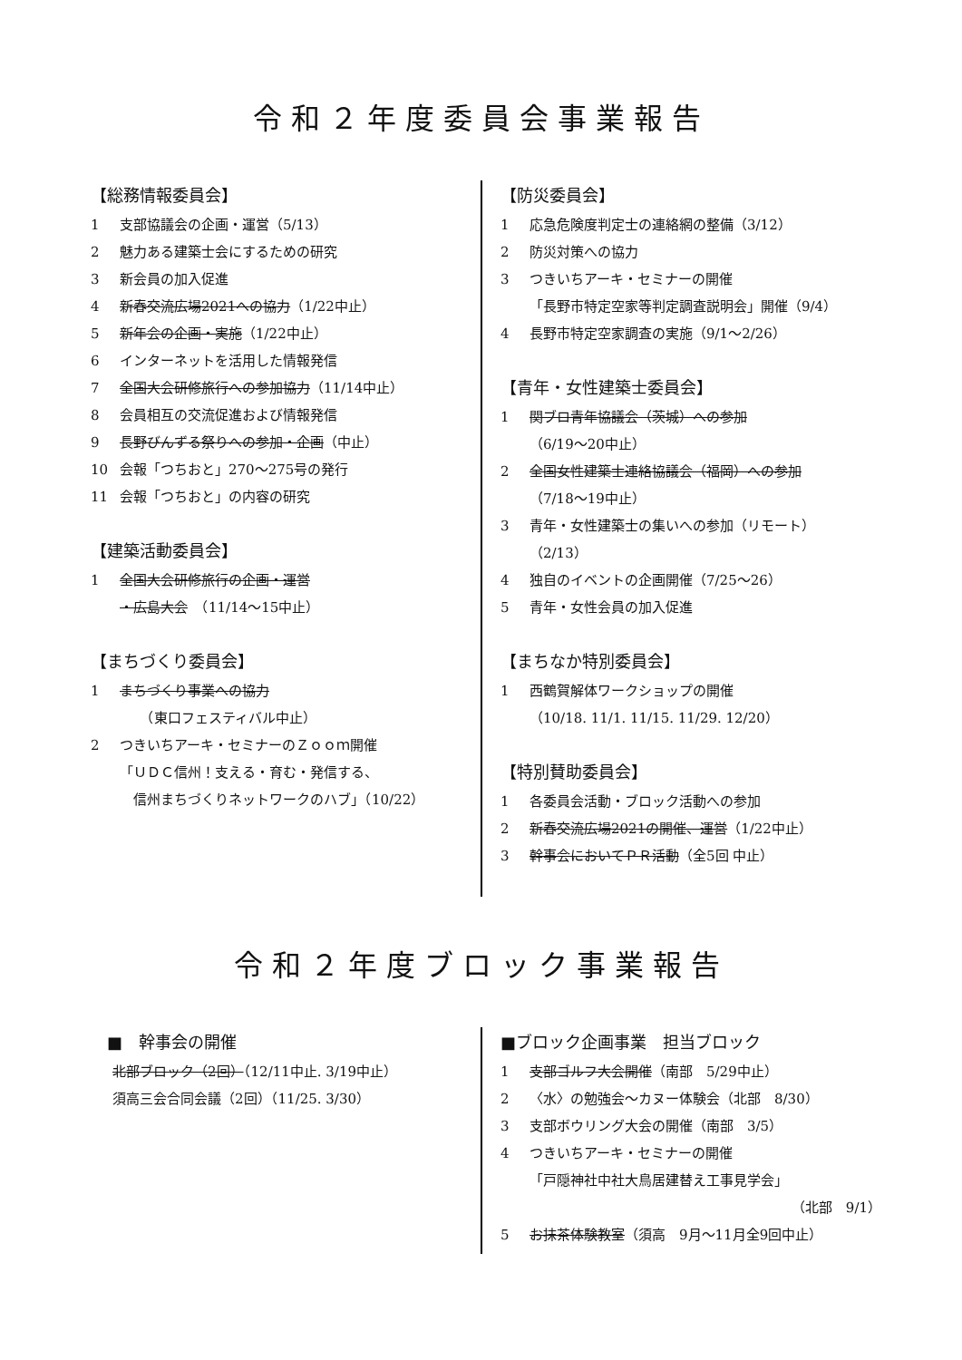令和２年度委員会事業報告
【総務情報委員会】
1 支部協議会の企画・運営（5/13）
2 魅力ある建築士会にするための研究
3 新会員の加入促進
4 新春交流広場2021への協力（1/22中止）
5 新年会の企画・実施（1/22中止）
6 インターネットを活用した情報発信
7 全国大会研修旅行への参加協力（11/14中止）
8 会員相互の交流促進および情報発信
9 長野びんずる祭りへの参加・企画（中止）
10 会報「つちおと」270～275号の発行
11 会報「つちおと」の内容の研究
【建築活動委員会】
1 全国大会研修旅行の企画・運営
・広島大会　（11/14～15中止）
【まちづくり委員会】
1 まちづくり事業への協力
　　（東口フェスティバル中止）
2 つきいちアーキ・セミナーのＺｏｏｍ開催
「ＵＤＣ信州！支える・育む・発信する、
　信州まちづくりネットワークのハブ」（10/22）
【防災委員会】
1 応急危険度判定士の連絡網の整備（3/12）
2 防災対策への協力
3 つきいちアーキ・セミナーの開催
「長野市特定空家等判定調査説明会」開催（9/4）
4 長野市特定空家調査の実施（9/1～2/26）
【青年・女性建築士委員会】
1 関ブロ青年協議会（茨城）への参加
（6/19～20中止）
2 全国女性建築士連絡協議会（福岡）への参加
（7/18～19中止）
3 青年・女性建築士の集いへの参加（リモート）
（2/13）
4 独自のイベントの企画開催（7/25～26）
5 青年・女性会員の加入促進
【まちなか特別委員会】
1 西鶴賀解体ワークショップの開催
（10/18. 11/1. 11/15. 11/29. 12/20）
【特別賛助委員会】
1 各委員会活動・ブロック活動への参加
2 新春交流広場2021の開催、運営（1/22中止）
3 幹事会においてＰＲ活動（全5回 中止）
令和２年度ブロック事業報告
　■　幹事会の開催
北部ブロック（2回）（12/11中止. 3/19中止）
須高三会合同会議（2回）（11/25. 3/30）
■ブロック企画事業　担当ブロック
1 支部ゴルフ大会開催（南部　5/29中止）
2 〈水〉の勉強会～カヌー体験会（北部　8/30）
3 支部ボウリング大会の開催（南部　3/5）
4 つきいちアーキ・セミナーの開催
「戸隠神社中社大鳥居建替え工事見学会」
（北部　9/1）
5 お抹茶体験教室（須高　9月～11月全9回中止）